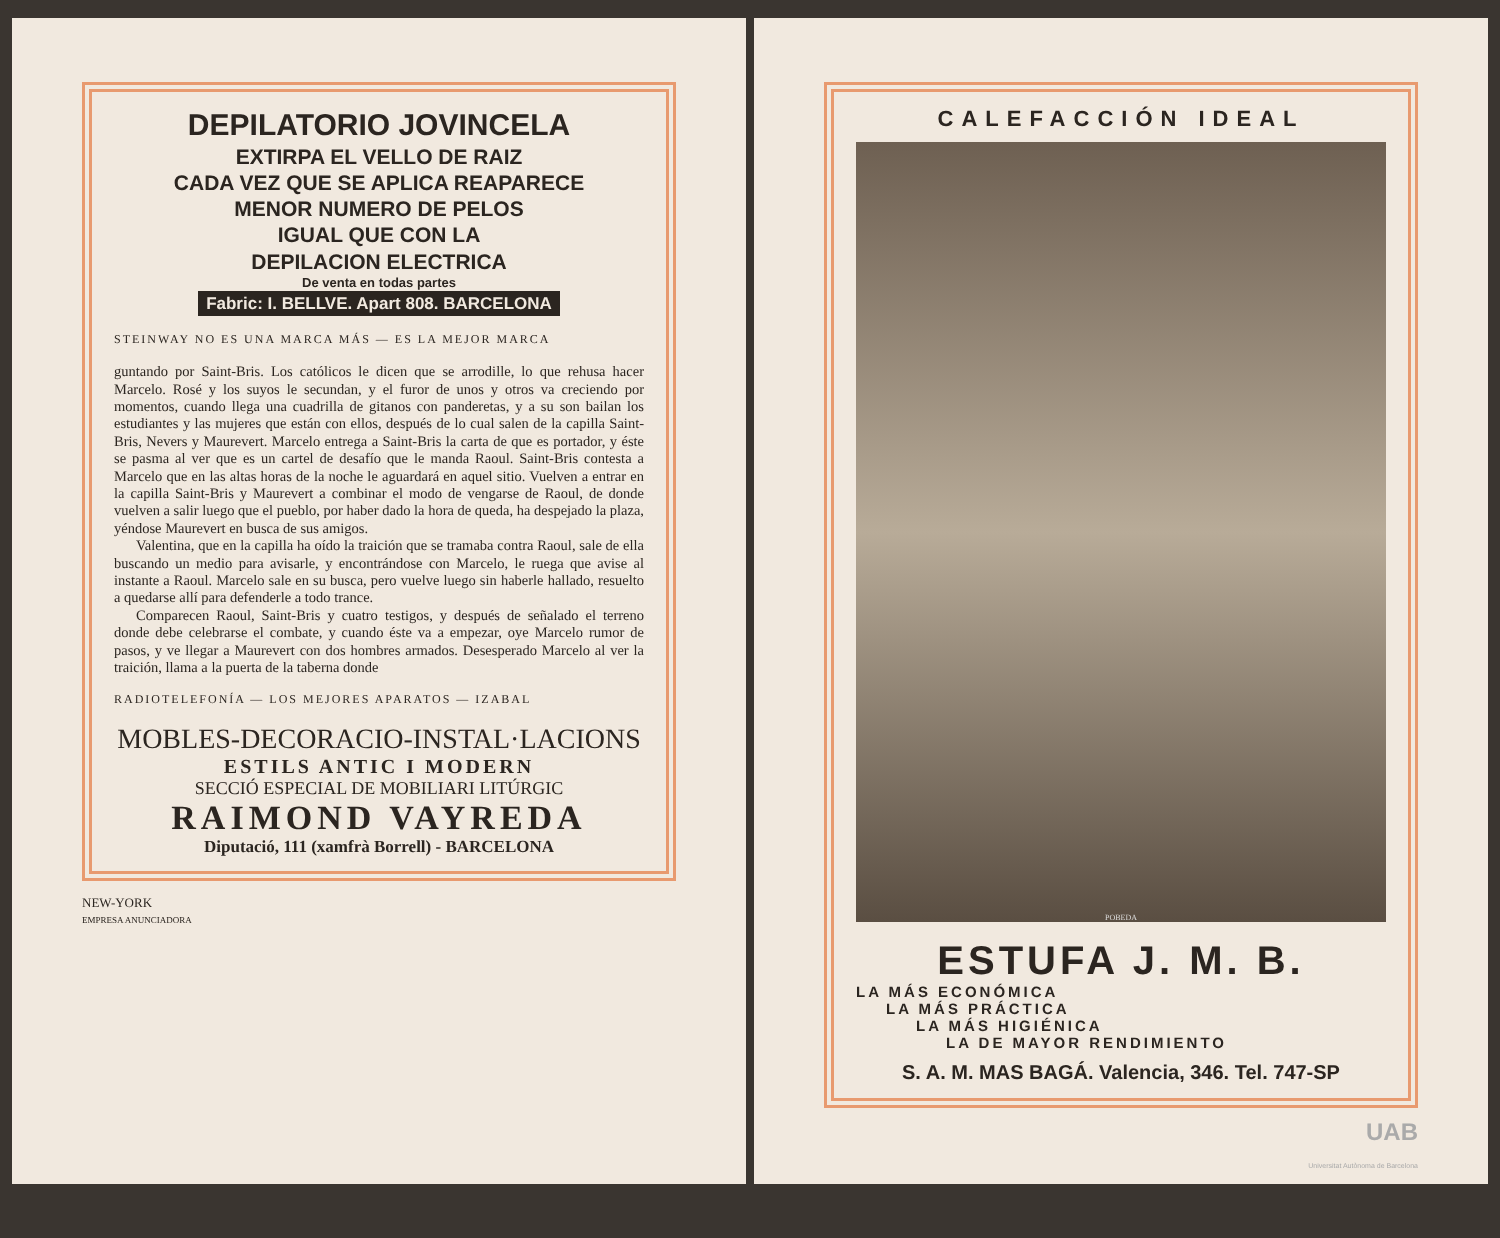DEPILATORIO JOVINCELA
EXTIRPA EL VELLO DE RAIZ
CADA VEZ QUE SE APLICA REAPARECE
MENOR NUMERO DE PELOS
IGUAL QUE CON LA
DEPILACION ELECTRICA
De venta en todas partes
Fabric: I. BELLVE. Apart 808. BARCELONA
STEINWAY NO ES UNA MARCA MÁS — ES LA MEJOR MARCA
guntando por Saint-Bris. Los católicos le dicen que se arrodille, lo que rehusa hacer Marcelo. Rosé y los suyos le secundan, y el furor de unos y otros va creciendo por momentos, cuando llega una cuadrilla de gitanos con panderetas, y a su son bailan los estudiantes y las mujeres que están con ellos, después de lo cual salen de la capilla Saint-Bris, Nevers y Maurevert. Marcelo entrega a Saint-Bris la carta de que es portador, y éste se pasma al ver que es un cartel de desafío que le manda Raoul. Saint-Bris contesta a Marcelo que en las altas horas de la noche le aguardará en aquel sitio. Vuelven a entrar en la capilla Saint-Bris y Maurevert a combinar el modo de vengarse de Raoul, de donde vuelven a salir luego que el pueblo, por haber dado la hora de queda, ha despejado la plaza, yéndose Maurevert en busca de sus amigos.
Valentina, que en la capilla ha oído la traición que se tramaba contra Raoul, sale de ella buscando un medio para avisarle, y encontrándose con Marcelo, le ruega que avise al instante a Raoul. Marcelo sale en su busca, pero vuelve luego sin haberle hallado, resuelto a quedarse allí para defenderle a todo trance.
Comparecen Raoul, Saint-Bris y cuatro testigos, y después de señalado el terreno donde debe celebrarse el combate, y cuando éste va a empezar, oye Marcelo rumor de pasos, y ve llegar a Maurevert con dos hombres armados. Desesperado Marcelo al ver la traición, llama a la puerta de la taberna donde
RADIOTELEFONÍA — LOS MEJORES APARATOS — IZABAL
MOBLES-DECORACIO-INSTAL·LACIONS
ESTILS ANTIC I MODERN
SECCIÓ ESPECIAL DE MOBILIARI LITÚRGIC
RAIMOND VAYREDA
Diputació, 111 (xamfrà Borrell) - BARCELONA
NEW-YORK
EMPRESA ANUNCIADORA
CALEFACCIÓN IDEAL
POBEDA
ESTUFA J. M. B.
LA MÁS ECONÓMICA
LA MÁS PRÁCTICA
LA MÁS HIGIÉNICA
LA DE MAYOR RENDIMIENTO
S. A. M. MAS BAGÁ. Valencia, 346. Tel. 747-SP
UAB
Universitat Autònoma de Barcelona